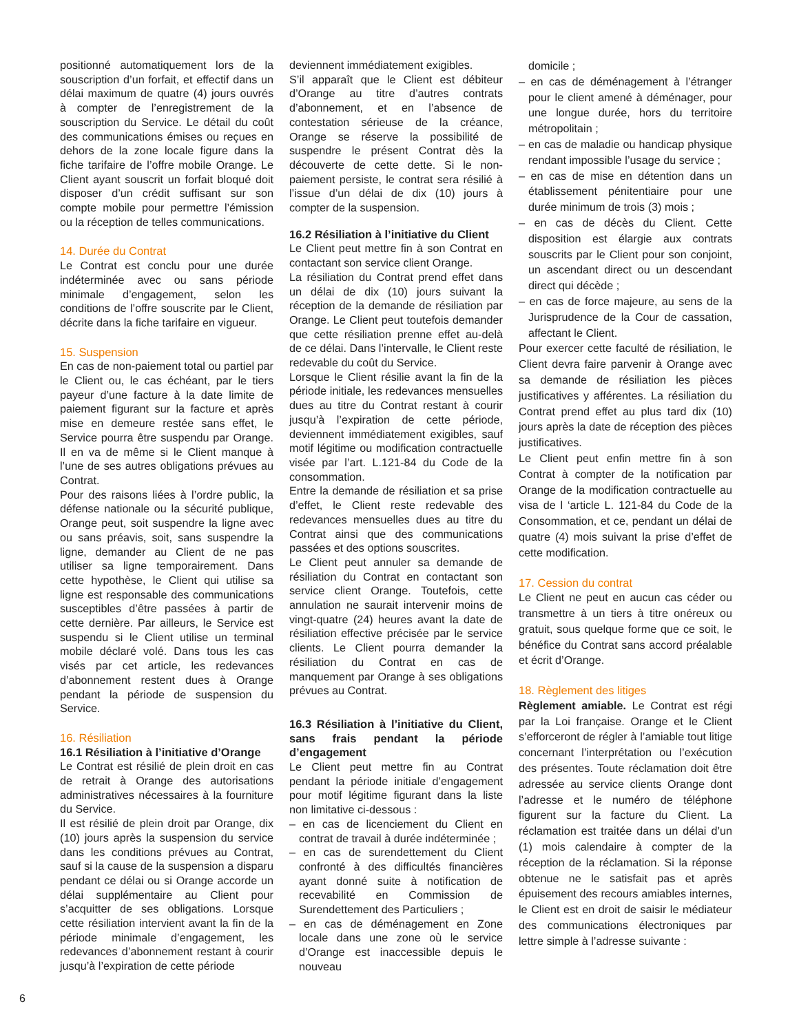positionné automatiquement lors de la souscription d’un forfait, et effectif dans un délai maximum de quatre (4) jours ouvrés à compter de l’enregistrement de la souscription du Service. Le détail du coût des communications émises ou reçues en dehors de la zone locale figure dans la fiche tarifaire de l’offre mobile Orange. Le Client ayant souscrit un forfait bloqué doit disposer d’un crédit suffisant sur son compte mobile pour permettre l’émission ou la réception de telles communications.
14. Durée du Contrat
Le Contrat est conclu pour une durée indéterminée avec ou sans période minimale d’engagement, selon les conditions de l’offre souscrite par le Client, décrite dans la fiche tarifaire en vigueur.
15. Suspension
En cas de non-paiement total ou partiel par le Client ou, le cas échéant, par le tiers payeur d’une facture à la date limite de paiement figurant sur la facture et après mise en demeure restée sans effet, le Service pourra être suspendu par Orange. Il en va de même si le Client manque à l’une de ses autres obligations prévues au Contrat.
Pour des raisons liées à l’ordre public, la défense nationale ou la sécurité publique, Orange peut, soit suspendre la ligne avec ou sans préavis, soit, sans suspendre la ligne, demander au Client de ne pas utiliser sa ligne temporairement. Dans cette hypothèse, le Client qui utilise sa ligne est responsable des communications susceptibles d’être passées à partir de cette dernière. Par ailleurs, le Service est suspendu si le Client utilise un terminal mobile déclaré volé. Dans tous les cas visés par cet article, les redevances d’abonnement restent dues à Orange pendant la période de suspension du Service.
16. Résiliation
16.1 Résiliation à l’initiative d’Orange
Le Contrat est résilié de plein droit en cas de retrait à Orange des autorisations administratives nécessaires à la fourniture du Service.
Il est résilié de plein droit par Orange, dix (10) jours après la suspension du service dans les conditions prévues au Contrat, sauf si la cause de la suspension a disparu pendant ce délai ou si Orange accorde un délai supplémentaire au Client pour s’acquitter de ses obligations. Lorsque cette résiliation intervient avant la fin de la période minimale d’engagement, les redevances d’abonnement restant à courir jusqu’à l’expiration de cette période
deviennent immédiatement exigibles.
S’il apparaît que le Client est débiteur d’Orange au titre d’autres contrats d’abonnement, et en l’absence de contestation sérieuse de la créance, Orange se réserve la possibilité de suspendre le présent Contrat dès la découverte de cette dette. Si le non-paiement persiste, le contrat sera résilié à l’issue d’un délai de dix (10) jours à compter de la suspension.
16.2 Résiliation à l’initiative du Client
Le Client peut mettre fin à son Contrat en contactant son service client Orange.
La résiliation du Contrat prend effet dans un délai de dix (10) jours suivant la réception de la demande de résiliation par Orange. Le Client peut toutefois demander que cette résiliation prenne effet au-delà de ce délai. Dans l’intervalle, le Client reste redevable du coût du Service.
Lorsque le Client résilie avant la fin de la période initiale, les redevances mensuelles dues au titre du Contrat restant à courir jusqu’à l’expiration de cette période, deviennent immédiatement exigibles, sauf motif légitime ou modification contractuelle visée par l’art. L.121-84 du Code de la consommation.
Entre la demande de résiliation et sa prise d’effet, le Client reste redevable des redevances mensuelles dues au titre du Contrat ainsi que des communications passées et des options souscrites.
Le Client peut annuler sa demande de résiliation du Contrat en contactant son service client Orange. Toutefois, cette annulation ne saurait intervenir moins de vingt-quatre (24) heures avant la date de résiliation effective précisée par le service clients. Le Client pourra demander la résiliation du Contrat en cas de manquement par Orange à ses obligations prévues au Contrat.
16.3 Résiliation à l’initiative du Client, sans frais pendant la période d’engagement
Le Client peut mettre fin au Contrat pendant la période initiale d’engagement pour motif légitime figurant dans la liste non limitative ci-dessous :
– en cas de licenciement du Client en contrat de travail à durée indéterminée ;
– en cas de surendettement du Client confronté à des difficultés financières ayant donné suite à notification de recevabilité en Commission de Surendettement des Particuliers ;
– en cas de déménagement en Zone locale dans une zone où le service d’Orange est inaccessible depuis le nouveau
domicile ;
– en cas de déménagement à l’étranger pour le client amené à déménager, pour une longue durée, hors du territoire métropolitain ;
– en cas de maladie ou handicap physique rendant impossible l’usage du service ;
– en cas de mise en détention dans un établissement pénitentiaire pour une durée minimum de trois (3) mois ;
– en cas de décès du Client. Cette disposition est élargie aux contrats souscrits par le Client pour son conjoint, un ascendant direct ou un descendant direct qui décède ;
– en cas de force majeure, au sens de la Jurisprudence de la Cour de cassation, affectant le Client.
Pour exercer cette faculté de résiliation, le Client devra faire parvenir à Orange avec sa demande de résiliation les pièces justificatives y afférentes. La résiliation du Contrat prend effet au plus tard dix (10) jours après la date de réception des pièces justificatives.
Le Client peut enfin mettre fin à son Contrat à compter de la notification par Orange de la modification contractuelle au visa de l ‘article L. 121-84 du Code de la Consommation, et ce, pendant un délai de quatre (4) mois suivant la prise d’effet de cette modification.
17. Cession du contrat
Le Client ne peut en aucun cas céder ou transmettre à un tiers à titre onéreux ou gratuit, sous quelque forme que ce soit, le bénéfice du Contrat sans accord préalable et écrit d’Orange.
18. Règlement des litiges
Règlement amiable. Le Contrat est régi par la Loi française. Orange et le Client s’efforceront de régler à l’amiable tout litige concernant l’interprétation ou l’exécution des présentes. Toute réclamation doit être adressée au service clients Orange dont l’adresse et le numéro de téléphone figurent sur la facture du Client. La réclamation est traitée dans un délai d’un (1) mois calendaire à compter de la réception de la réclamation. Si la réponse obtenue ne le satisfait pas et après épuisement des recours amiables internes, le Client est en droit de saisir le médiateur des communications électroniques par lettre simple à l’adresse suivante :
6